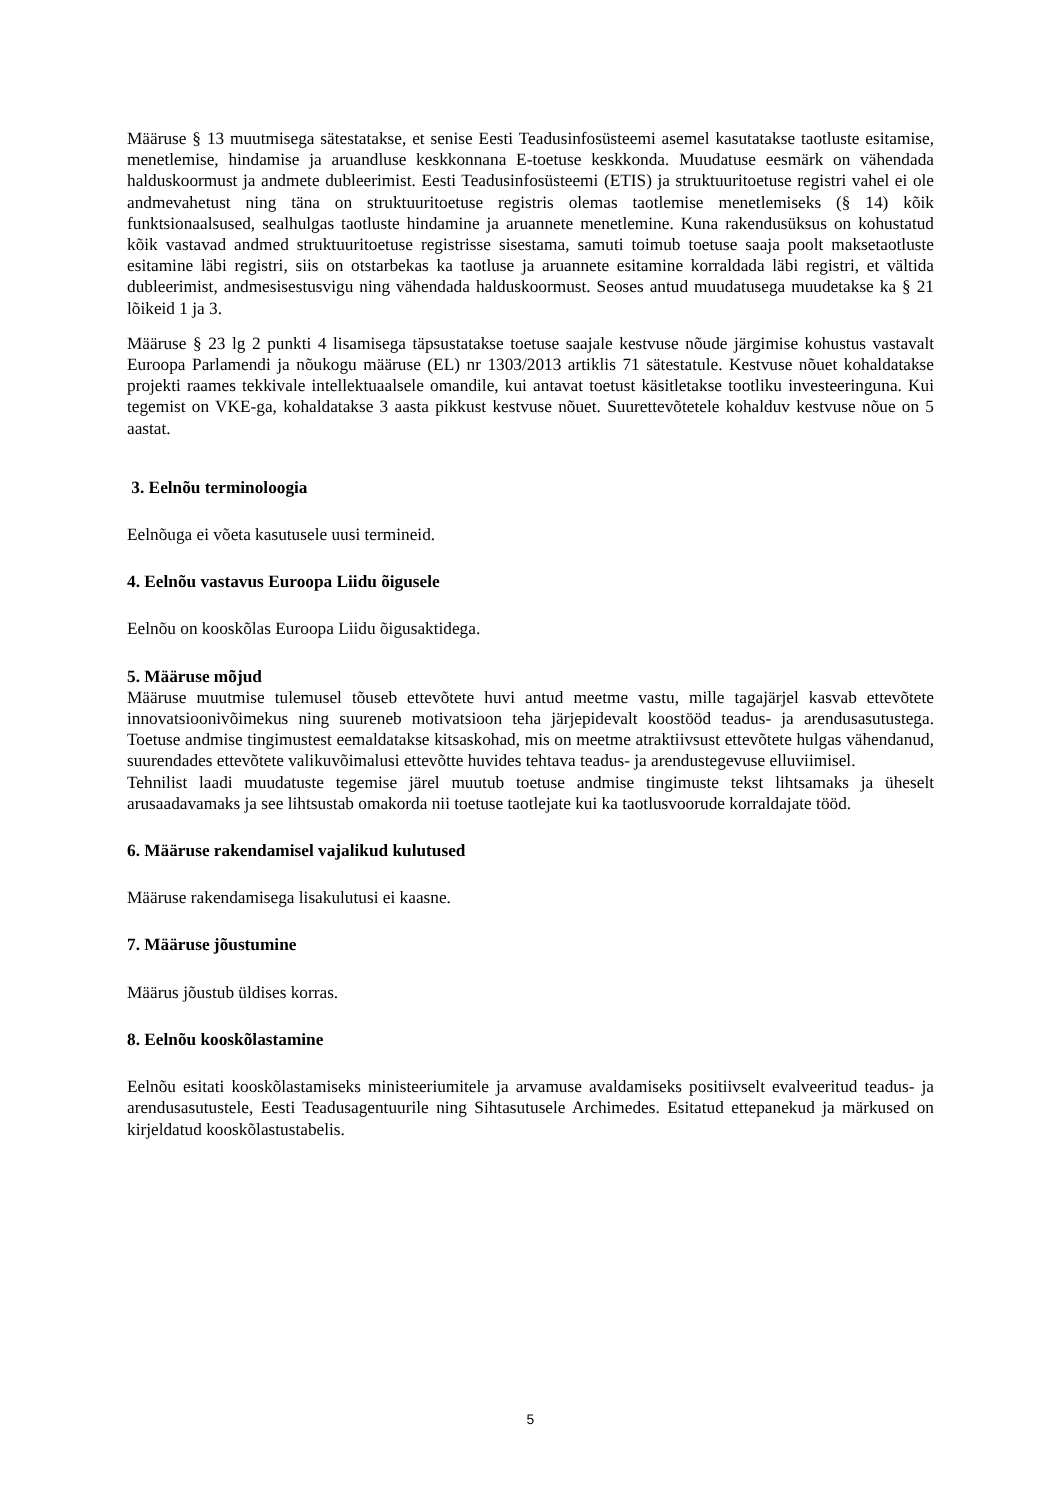Määruse § 13 muutmisega sätestatakse, et senise Eesti Teadusinfosüsteemi asemel kasutatakse taotluste esitamise, menetlemise, hindamise ja aruandluse keskkonnana E-toetuse keskkonda. Muudatuse eesmärk on vähendada halduskoormust ja andmete dubleerimist. Eesti Teadusinfosüsteemi (ETIS) ja struktuuritoetuse registri vahel ei ole andmevahetust ning täna on struktuuritoetuse registris olemas taotlemise menetlemiseks (§ 14) kõik funktsionaalsused, sealhulgas taotluste hindamine ja aruannete menetlemine. Kuna rakendusüksus on kohustatud kõik vastavad andmed struktuuritoetuse registrisse sisestama, samuti toimub toetuse saaja poolt maksetaotluste esitamine läbi registri, siis on otstarbekas ka taotluse ja aruannete esitamine korraldada läbi registri, et vältida dubleerimist, andmesisestusvigu ning vähendada halduskoormust. Seoses antud muudatusega muudetakse ka § 21 lõikeid 1 ja 3.
Määruse § 23 lg 2 punkti 4 lisamisega täpsustatakse toetuse saajale kestvuse nõude järgimise kohustus vastavalt Euroopa Parlamendi ja nõukogu määruse (EL) nr 1303/2013 artiklis 71 sätestatule. Kestvuse nõuet kohaldatakse projekti raames tekkivale intellektuaalsele omandile, kui antavat toetust käsitletakse tootliku investeeringuna. Kui tegemist on VKE-ga, kohaldatakse 3 aasta pikkust kestvuse nõuet. Suurettevõtetele kohalduv kestvuse nõue on 5 aastat.
3. Eelnõu terminoloogia
Eelnõuga ei võeta kasutusele uusi termineid.
4. Eelnõu vastavus Euroopa Liidu õigusele
Eelnõu on kooskõlas Euroopa Liidu õigusaktidega.
5. Määruse mõjud
Määruse muutmise tulemusel tõuseb ettevõtete huvi antud meetme vastu, mille tagajärjel kasvab ettevõtete innovatsioonivõimekus ning suureneb motivatsioon teha järjepidevalt koostööd teadus- ja arendusasutustega. Toetuse andmise tingimustest eemaldatakse kitsaskohad, mis on meetme atraktiivsust ettevõtete hulgas vähendanud, suurendades ettevõtete valikuvõimalusi ettevõtte huvides tehtava teadus- ja arendustegevuse elluviimisel.
Tehnilist laadi muudatuste tegemise järel muutub toetuse andmise tingimuste tekst lihtsamaks ja üheselt arusaadavamaks ja see lihtsustab omakorda nii toetuse taotlejate kui ka taotlusvoorude korraldajate tööd.
6. Määruse rakendamisel vajalikud kulutused
Määruse rakendamisega lisakulutusi ei kaasne.
7. Määruse jõustumine
Määrus jõustub üldises korras.
8. Eelnõu kooskõlastamine
Eelnõu esitati kooskõlastamiseks ministeeriumitele ja arvamuse avaldamiseks positiivselt evalveeritud teadus- ja arendusasutustele, Eesti Teadusagentuurile ning Sihtasutusele Archimedes. Esitatud ettepanekud ja märkused on kirjeldatud kooskõlastustabelis.
5